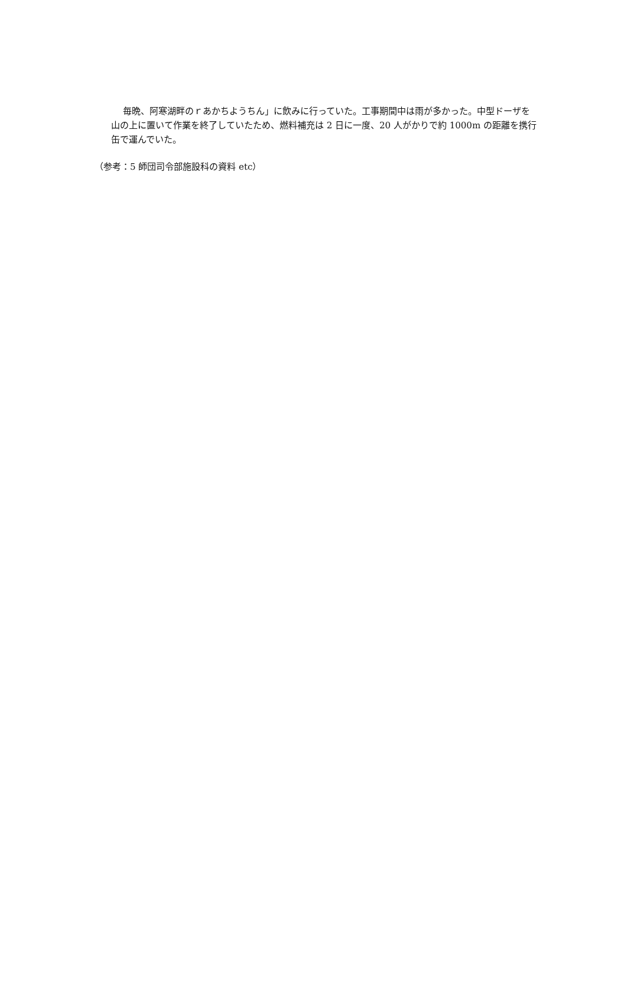毎晩、阿寒湖畔のｒあかちようちん」に飲みに行っていた。工事期間中は雨が多かった。中型ドーザを山の上に置いて作業を終了していたため、燃料補充は 2 日に一度、20 人がかりで約 1000m の距離を携行缶で運んでいた。
（参考：5 師団司令部施設科の資料 etc）